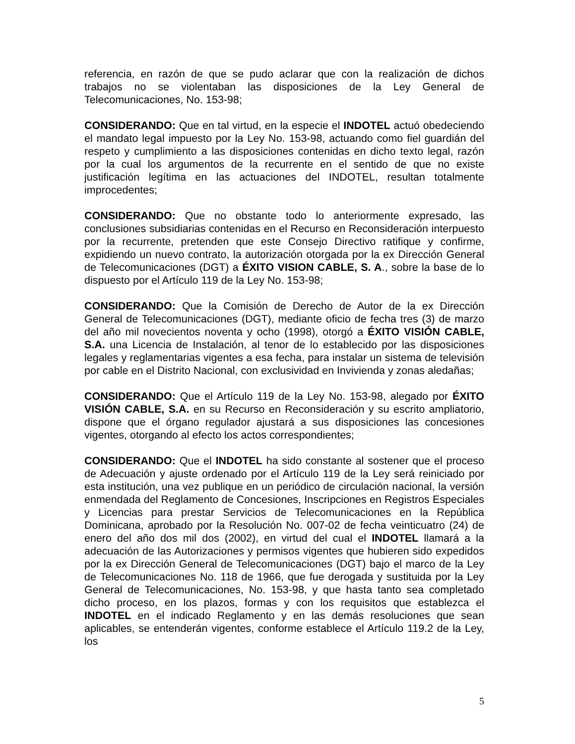referencia, en razón de que se pudo aclarar que con la realización de dichos trabajos no se violentaban las disposiciones de la Ley General de Telecomunicaciones, No. 153-98;
CONSIDERANDO: Que en tal virtud, en la especie el INDOTEL actuó obedeciendo el mandato legal impuesto por la Ley No. 153-98, actuando como fiel guardián del respeto y cumplimiento a las disposiciones contenidas en dicho texto legal, razón por la cual los argumentos de la recurrente en el sentido de que no existe justificación legítima en las actuaciones del INDOTEL, resultan totalmente improcedentes;
CONSIDERANDO: Que no obstante todo lo anteriormente expresado, las conclusiones subsidiarias contenidas en el Recurso en Reconsideración interpuesto por la recurrente, pretenden que este Consejo Directivo ratifique y confirme, expidiendo un nuevo contrato, la autorización otorgada por la ex Dirección General de Telecomunicaciones (DGT) a ÉXITO VISION CABLE, S. A., sobre la base de lo dispuesto por el Artículo 119 de la Ley No. 153-98;
CONSIDERANDO: Que la Comisión de Derecho de Autor de la ex Dirección General de Telecomunicaciones (DGT), mediante oficio de fecha tres (3) de marzo del año mil novecientos noventa y ocho (1998), otorgó a ÉXITO VISIÓN CABLE, S.A. una Licencia de Instalación, al tenor de lo establecido por las disposiciones legales y reglamentarias vigentes a esa fecha, para instalar un sistema de televisión por cable en el Distrito Nacional, con exclusividad en Invivienda y zonas aledañas;
CONSIDERANDO: Que el Artículo 119 de la Ley No. 153-98, alegado por ÉXITO VISIÓN CABLE, S.A. en su Recurso en Reconsideración y su escrito ampliatorio, dispone que el órgano regulador ajustará a sus disposiciones las concesiones vigentes, otorgando al efecto los actos correspondientes;
CONSIDERANDO: Que el INDOTEL ha sido constante al sostener que el proceso de Adecuación y ajuste ordenado por el Artículo 119 de la Ley será reiniciado por esta institución, una vez publique en un periódico de circulación nacional, la versión enmendada del Reglamento de Concesiones, Inscripciones en Registros Especiales y Licencias para prestar Servicios de Telecomunicaciones en la República Dominicana, aprobado por la Resolución No. 007-02 de fecha veinticuatro (24) de enero del año dos mil dos (2002), en virtud del cual el INDOTEL llamará a la adecuación de las Autorizaciones y permisos vigentes que hubieren sido expedidos por la ex Dirección General de Telecomunicaciones (DGT) bajo el marco de la Ley de Telecomunicaciones No. 118 de 1966, que fue derogada y sustituida por la Ley General de Telecomunicaciones, No. 153-98, y que hasta tanto sea completado dicho proceso, en los plazos, formas y con los requisitos que establezca el INDOTEL en el indicado Reglamento y en las demás resoluciones que sean aplicables, se entenderán vigentes, conforme establece el Artículo 119.2 de la Ley, los
5